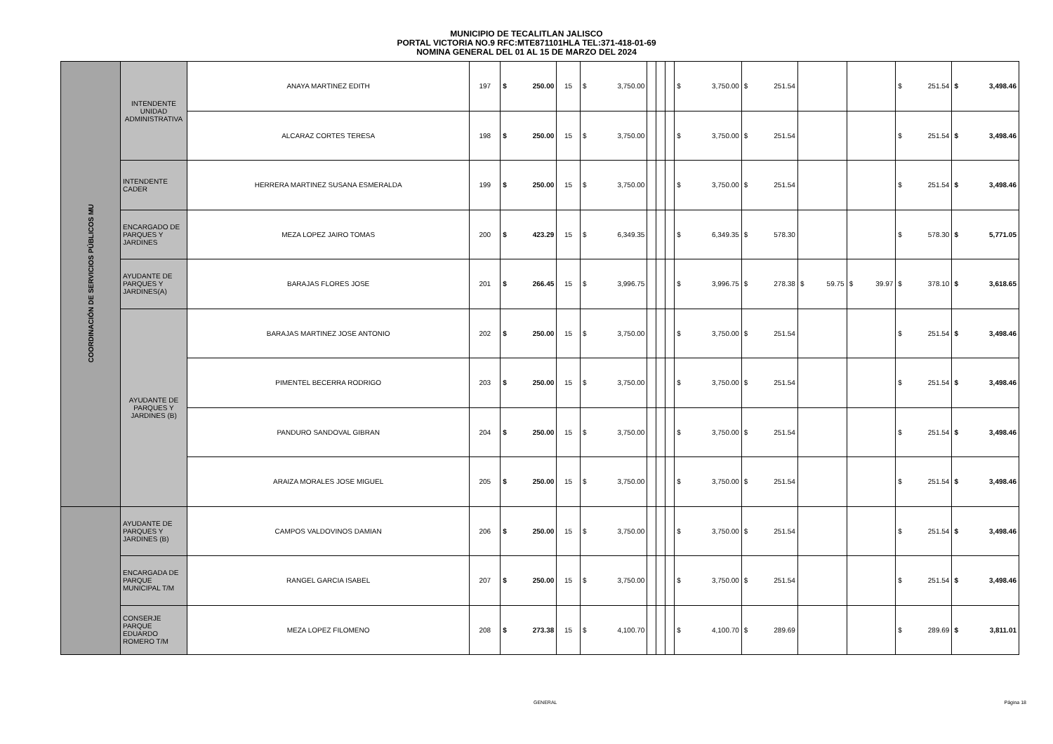MUNICIPIO DE TECALITLAN JALISCO
PORTAL VICTORIA NO.9 RFC:MTE871101HLA TEL:371-418-01-69
NOMINA GENERAL DEL 01 AL 15 DE MARZO DEL 2024
| COORDINACIÓN DE SERVICIOS PÚBLICOS MU | INTENDENTE UNIDAD ADMINISTRATIVA | ANAYA MARTINEZ EDITH | 197 | $ 250.00 | 15 | $ 3,750.00 | | | | $ 3,750.00 | $ 251.54 | | | $ 251.54 | $ 3,498.46 |
| | | ALCARAZ CORTES TERESA | 198 | $ 250.00 | 15 | $ 3,750.00 | | | | $ 3,750.00 | $ 251.54 | | | $ 251.54 | $ 3,498.46 |
| | INTENDENTE CADER | HERRERA MARTINEZ SUSANA ESMERALDA | 199 | $ 250.00 | 15 | $ 3,750.00 | | | | $ 3,750.00 | $ 251.54 | | | $ 251.54 | $ 3,498.46 |
| | ENCARGADO DE PARQUES Y JARDINES | MEZA LOPEZ JAIRO TOMAS | 200 | $ 423.29 | 15 | $ 6,349.35 | | | | $ 6,349.35 | $ 578.30 | | | $ 578.30 | $ 5,771.05 |
| | AYUDANTE DE PARQUES Y JARDINES(A) | BARAJAS FLORES JOSE | 201 | $ 266.45 | 15 | $ 3,996.75 | | | | $ 3,996.75 | $ 278.38 | $ 59.75 | $ 39.97 | $ 378.10 | $ 3,618.65 |
| | AYUDANTE DE PARQUES Y JARDINES (B) | BARAJAS MARTINEZ JOSE ANTONIO | 202 | $ 250.00 | 15 | $ 3,750.00 | | | | $ 3,750.00 | $ 251.54 | | | $ 251.54 | $ 3,498.46 |
| | | PIMENTEL BECERRA RODRIGO | 203 | $ 250.00 | 15 | $ 3,750.00 | | | | $ 3,750.00 | $ 251.54 | | | $ 251.54 | $ 3,498.46 |
| | | PANDURO SANDOVAL GIBRAN | 204 | $ 250.00 | 15 | $ 3,750.00 | | | | $ 3,750.00 | $ 251.54 | | | $ 251.54 | $ 3,498.46 |
| | | ARAIZA MORALES JOSE MIGUEL | 205 | $ 250.00 | 15 | $ 3,750.00 | | | | $ 3,750.00 | $ 251.54 | | | $ 251.54 | $ 3,498.46 |
| | AYUDANTE DE PARQUES Y JARDINES (B) | CAMPOS VALDOVINOS DAMIAN | 206 | $ 250.00 | 15 | $ 3,750.00 | | | | $ 3,750.00 | $ 251.54 | | | $ 251.54 | $ 3,498.46 |
| | ENCARGADA DE PARQUE MUNICIPAL T/M | RANGEL GARCIA ISABEL | 207 | $ 250.00 | 15 | $ 3,750.00 | | | | $ 3,750.00 | $ 251.54 | | | $ 251.54 | $ 3,498.46 |
| | CONSERJE PARQUE EDUARDO ROMERO T/M | MEZA LOPEZ FILOMENO | 208 | $ 273.38 | 15 | $ 4,100.70 | | | | $ 4,100.70 | $ 289.69 | | | $ 289.69 | $ 3,811.01 |
GENERAL Página 18